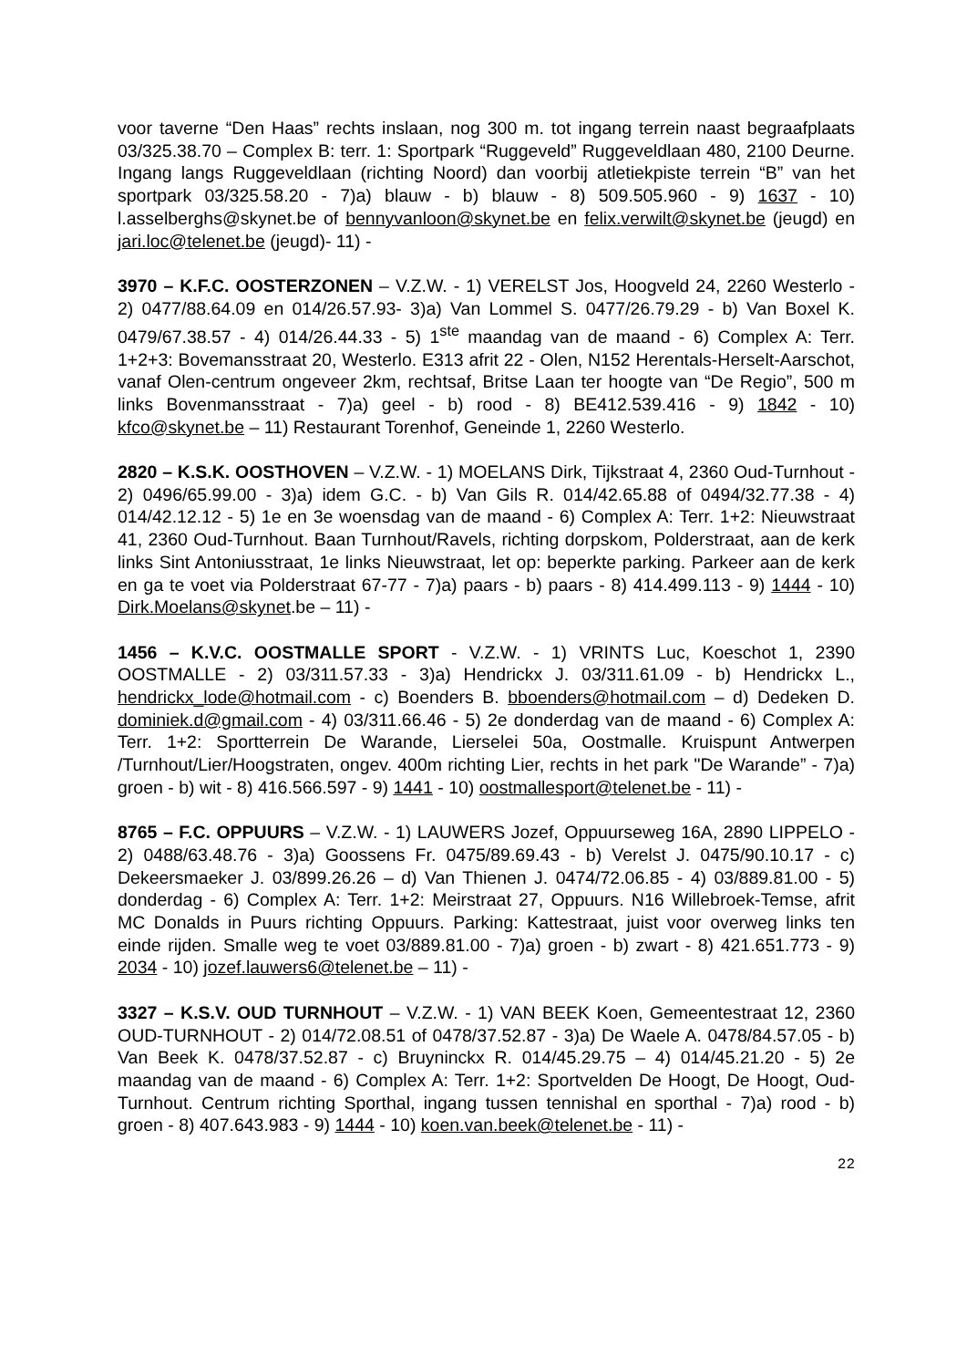voor taverne “Den Haas” rechts inslaan, nog 300 m. tot ingang terrein naast begraafplaats 03/325.38.70 – Complex B: terr. 1: Sportpark “Ruggeveld” Ruggeveldlaan 480, 2100 Deurne. Ingang langs Ruggeveldlaan (richting Noord) dan voorbij atletiekpiste terrein “B” van het sportpark 03/325.58.20 - 7)a) blauw - b) blauw - 8) 509.505.960 - 9) 1637 - 10) l.asselberghs@skynet.be of bennyvanloon@skynet.be en felix.verwilt@skynet.be (jeugd) en jari.loc@telenet.be (jeugd)- 11) -
3970 – K.F.C. OOSTERZONEN – V.Z.W. - 1) VERELST Jos, Hoogveld 24, 2260 Westerlo - 2) 0477/88.64.09 en 014/26.57.93- 3)a) Van Lommel S. 0477/26.79.29 - b) Van Boxel K. 0479/67.38.57 - 4) 014/26.44.33 - 5) 1<sup>ste</sup> maandag van de maand - 6) Complex A: Terr. 1+2+3: Bovemansstraat 20, Westerlo. E313 afrit 22 - Olen, N152 Herentals-Herselt-Aarschot, vanaf Olen-centrum ongeveer 2km, rechtsaf, Britse Laan ter hoogte van “De Regio”, 500 m links Bovenmansstraat - 7)a) geel - b) rood - 8) BE412.539.416 - 9) 1842 - 10) kfco@skynet.be – 11) Restaurant Torenhof, Geneinde 1, 2260 Westerlo.
2820 – K.S.K. OOSTHOVEN – V.Z.W. - 1) MOELANS Dirk, Tijkstraat 4, 2360 Oud-Turnhout - 2) 0496/65.99.00 - 3)a) idem G.C. - b) Van Gils R. 014/42.65.88 of 0494/32.77.38 - 4) 014/42.12.12 - 5) 1e en 3e woensdag van de maand - 6) Complex A: Terr. 1+2: Nieuwstraat 41, 2360 Oud-Turnhout. Baan Turnhout/Ravels, richting dorpskom, Polderstraat, aan de kerk links Sint Antoniusstraat, 1e links Nieuwstraat, let op: beperkte parking. Parkeer aan de kerk en ga te voet via Polderstraat 67-77 - 7)a) paars - b) paars - 8) 414.499.113 - 9) 1444 - 10) Dirk.Moelans@skynet.be – 11) -
1456 – K.V.C. OOSTMALLE SPORT - V.Z.W. - 1) VRINTS Luc, Koeschot 1, 2390 OOSTMALLE - 2) 03/311.57.33 - 3)a) Hendrickx J. 03/311.61.09 - b) Hendrickx L., hendrickx_lode@hotmail.com - c) Boenders B. bboenders@hotmail.com – d) Dedeken D. dominiek.d@gmail.com - 4) 03/311.66.46 - 5) 2e donderdag van de maand - 6) Complex A: Terr. 1+2: Sportterrein De Warande, Lierselei 50a, Oostmalle. Kruispunt Antwerpen /Turnhout/Lier/Hoogstraten, ongev. 400m richting Lier, rechts in het park "De Warande” - 7)a) groen - b) wit - 8) 416.566.597 - 9) 1441 - 10) oostmallesport@telenet.be - 11) -
8765 – F.C. OPPUURS – V.Z.W. - 1) LAUWERS Jozef, Oppuurseweg 16A, 2890 LIPPELO - 2) 0488/63.48.76 - 3)a) Goossens Fr. 0475/89.69.43 - b) Verelst J. 0475/90.10.17 - c) Dekeersmaeker J. 03/899.26.26 – d) Van Thienen J. 0474/72.06.85 - 4) 03/889.81.00 - 5) donderdag - 6) Complex A: Terr. 1+2: Meirstraat 27, Oppuurs. N16 Willebroek-Temse, afrit MC Donalds in Puurs richting Oppuurs. Parking: Kattestraat, juist voor overweg links ten einde rijden. Smalle weg te voet 03/889.81.00 - 7)a) groen - b) zwart - 8) 421.651.773 - 9) 2034 - 10) jozef.lauwers6@telenet.be – 11) -
3327 – K.S.V. OUD TURNHOUT – V.Z.W. - 1) VAN BEEK Koen, Gemeentestraat 12, 2360 OUD-TURNHOUT - 2) 014/72.08.51 of 0478/37.52.87 - 3)a) De Waele A. 0478/84.57.05 - b) Van Beek K. 0478/37.52.87 - c) Bruyninckx R. 014/45.29.75 – 4) 014/45.21.20 - 5) 2e maandag van de maand - 6) Complex A: Terr. 1+2: Sportvelden De Hoogt, De Hoogt, Oud-Turnhout. Centrum richting Sporthal, ingang tussen tennishal en sporthal - 7)a) rood - b) groen - 8) 407.643.983 - 9) 1444 - 10) koen.van.beek@telenet.be - 11) -
22